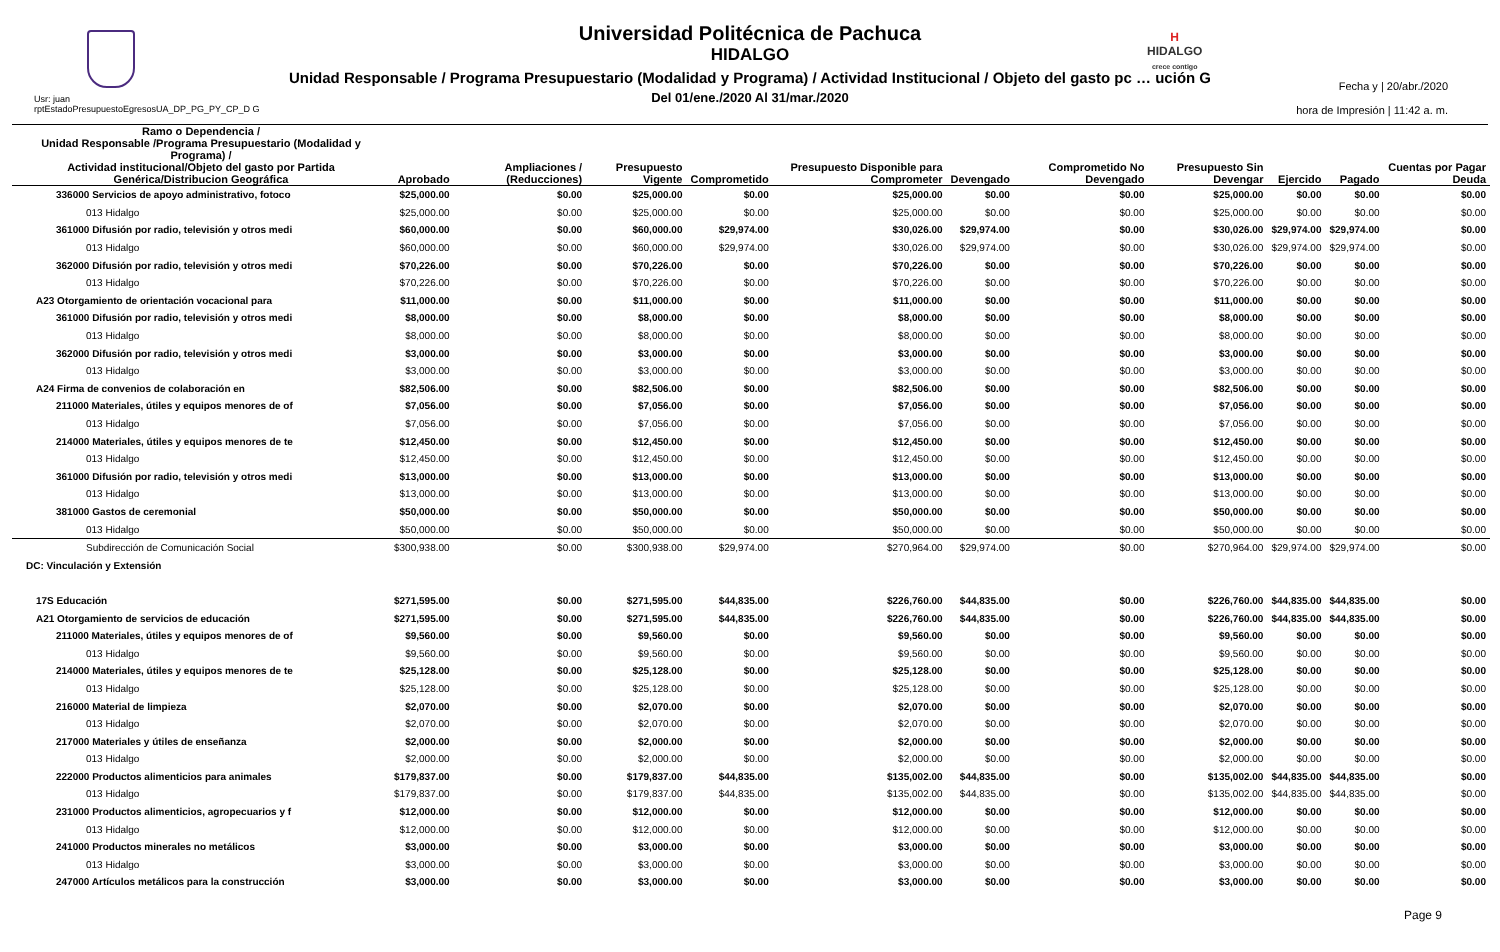Universidad Politécnica de Pachuca
HIDALGO
Unidad Responsable / Programa Presupuestario (Modalidad y Programa) / Actividad Institucional / Objeto del gasto pc … ución G
Del 01/ene./2020 Al 31/mar./2020
H
HIDALGO
crece contigo
Usr: juan
rptEstadoPresupuestoEgresosUA_DP_PG_PY_CP_D G
Fecha y | 20/abr./2020
hora de Impresión | 11:42 a. m.
| Ramo o Dependencia / Unidad Responsable /Programa Presupuestario (Modalidad y Programa) / Actividad institucional/Objeto del gasto por Partida Genérica/Distribucion Geográfica | Aprobado | Ampliaciones / (Reducciones) | Presupuesto Vigente | Comprometido | Presupuesto Disponible para Comprometer | Devengado | Comprometido No Devengado | Presupuesto Sin Devengar | Ejercido | Pagado | Cuentas por Pagar Deuda |
| --- | --- | --- | --- | --- | --- | --- | --- | --- | --- | --- | --- |
| 336000 Servicios de apoyo administrativo, fotoco | $25,000.00 | $0.00 | $25,000.00 | $0.00 | $25,000.00 | $0.00 | $0.00 | $25,000.00 | $0.00 | $0.00 | $0.00 |
| 013 Hidalgo | $25,000.00 | $0.00 | $25,000.00 | $0.00 | $25,000.00 | $0.00 | $0.00 | $25,000.00 | $0.00 | $0.00 | $0.00 |
| 361000 Difusión por radio, televisión y otros medi | $60,000.00 | $0.00 | $60,000.00 | $29,974.00 | $30,026.00 | $29,974.00 | $0.00 | $30,026.00 | $29,974.00 | $29,974.00 | $0.00 |
| 013 Hidalgo | $60,000.00 | $0.00 | $60,000.00 | $29,974.00 | $30,026.00 | $29,974.00 | $0.00 | $30,026.00 | $29,974.00 | $29,974.00 | $0.00 |
| 362000 Difusión por radio, televisión y otros medi | $70,226.00 | $0.00 | $70,226.00 | $0.00 | $70,226.00 | $0.00 | $0.00 | $70,226.00 | $0.00 | $0.00 | $0.00 |
| 013 Hidalgo | $70,226.00 | $0.00 | $70,226.00 | $0.00 | $70,226.00 | $0.00 | $0.00 | $70,226.00 | $0.00 | $0.00 | $0.00 |
| A23 Otorgamiento de orientación vocacional para | $11,000.00 | $0.00 | $11,000.00 | $0.00 | $11,000.00 | $0.00 | $0.00 | $11,000.00 | $0.00 | $0.00 | $0.00 |
| 361000 Difusión por radio, televisión y otros medi | $8,000.00 | $0.00 | $8,000.00 | $0.00 | $8,000.00 | $0.00 | $0.00 | $8,000.00 | $0.00 | $0.00 | $0.00 |
| 013 Hidalgo | $8,000.00 | $0.00 | $8,000.00 | $0.00 | $8,000.00 | $0.00 | $0.00 | $8,000.00 | $0.00 | $0.00 | $0.00 |
| 362000 Difusión por radio, televisión y otros medi | $3,000.00 | $0.00 | $3,000.00 | $0.00 | $3,000.00 | $0.00 | $0.00 | $3,000.00 | $0.00 | $0.00 | $0.00 |
| 013 Hidalgo | $3,000.00 | $0.00 | $3,000.00 | $0.00 | $3,000.00 | $0.00 | $0.00 | $3,000.00 | $0.00 | $0.00 | $0.00 |
| A24 Firma de convenios de colaboración en | $82,506.00 | $0.00 | $82,506.00 | $0.00 | $82,506.00 | $0.00 | $0.00 | $82,506.00 | $0.00 | $0.00 | $0.00 |
| 211000 Materiales, útiles y equipos menores de of | $7,056.00 | $0.00 | $7,056.00 | $0.00 | $7,056.00 | $0.00 | $0.00 | $7,056.00 | $0.00 | $0.00 | $0.00 |
| 013 Hidalgo | $7,056.00 | $0.00 | $7,056.00 | $0.00 | $7,056.00 | $0.00 | $0.00 | $7,056.00 | $0.00 | $0.00 | $0.00 |
| 214000 Materiales, útiles y equipos menores de te | $12,450.00 | $0.00 | $12,450.00 | $0.00 | $12,450.00 | $0.00 | $0.00 | $12,450.00 | $0.00 | $0.00 | $0.00 |
| 013 Hidalgo | $12,450.00 | $0.00 | $12,450.00 | $0.00 | $12,450.00 | $0.00 | $0.00 | $12,450.00 | $0.00 | $0.00 | $0.00 |
| 361000 Difusión por radio, televisión y otros medi | $13,000.00 | $0.00 | $13,000.00 | $0.00 | $13,000.00 | $0.00 | $0.00 | $13,000.00 | $0.00 | $0.00 | $0.00 |
| 013 Hidalgo | $13,000.00 | $0.00 | $13,000.00 | $0.00 | $13,000.00 | $0.00 | $0.00 | $13,000.00 | $0.00 | $0.00 | $0.00 |
| 381000 Gastos de ceremonial | $50,000.00 | $0.00 | $50,000.00 | $0.00 | $50,000.00 | $0.00 | $0.00 | $50,000.00 | $0.00 | $0.00 | $0.00 |
| 013 Hidalgo | $50,000.00 | $0.00 | $50,000.00 | $0.00 | $50,000.00 | $0.00 | $0.00 | $50,000.00 | $0.00 | $0.00 | $0.00 |
| Subdirección de Comunicación Social | $300,938.00 | $0.00 | $300,938.00 | $29,974.00 | $270,964.00 | $29,974.00 | $0.00 | $270,964.00 | $29,974.00 | $29,974.00 | $0.00 |
| DC: Vinculación y Extensión | | | | | | | | | | | |
| 17S Educación | $271,595.00 | $0.00 | $271,595.00 | $44,835.00 | $226,760.00 | $44,835.00 | $0.00 | $226,760.00 | $44,835.00 | $44,835.00 | $0.00 |
| A21 Otorgamiento de servicios de educación | $271,595.00 | $0.00 | $271,595.00 | $44,835.00 | $226,760.00 | $44,835.00 | $0.00 | $226,760.00 | $44,835.00 | $44,835.00 | $0.00 |
| 211000 Materiales, útiles y equipos menores de of | $9,560.00 | $0.00 | $9,560.00 | $0.00 | $9,560.00 | $0.00 | $0.00 | $9,560.00 | $0.00 | $0.00 | $0.00 |
| 013 Hidalgo | $9,560.00 | $0.00 | $9,560.00 | $0.00 | $9,560.00 | $0.00 | $0.00 | $9,560.00 | $0.00 | $0.00 | $0.00 |
| 214000 Materiales, útiles y equipos menores de te | $25,128.00 | $0.00 | $25,128.00 | $0.00 | $25,128.00 | $0.00 | $0.00 | $25,128.00 | $0.00 | $0.00 | $0.00 |
| 013 Hidalgo | $25,128.00 | $0.00 | $25,128.00 | $0.00 | $25,128.00 | $0.00 | $0.00 | $25,128.00 | $0.00 | $0.00 | $0.00 |
| 216000 Material de limpieza | $2,070.00 | $0.00 | $2,070.00 | $0.00 | $2,070.00 | $0.00 | $0.00 | $2,070.00 | $0.00 | $0.00 | $0.00 |
| 013 Hidalgo | $2,070.00 | $0.00 | $2,070.00 | $0.00 | $2,070.00 | $0.00 | $0.00 | $2,070.00 | $0.00 | $0.00 | $0.00 |
| 217000 Materiales y útiles de enseñanza | $2,000.00 | $0.00 | $2,000.00 | $0.00 | $2,000.00 | $0.00 | $0.00 | $2,000.00 | $0.00 | $0.00 | $0.00 |
| 013 Hidalgo | $2,000.00 | $0.00 | $2,000.00 | $0.00 | $2,000.00 | $0.00 | $0.00 | $2,000.00 | $0.00 | $0.00 | $0.00 |
| 222000 Productos alimenticios para animales | $179,837.00 | $0.00 | $179,837.00 | $44,835.00 | $135,002.00 | $44,835.00 | $0.00 | $135,002.00 | $44,835.00 | $44,835.00 | $0.00 |
| 013 Hidalgo | $179,837.00 | $0.00 | $179,837.00 | $44,835.00 | $135,002.00 | $44,835.00 | $0.00 | $135,002.00 | $44,835.00 | $44,835.00 | $0.00 |
| 231000 Productos alimenticios, agropecuarios y f | $12,000.00 | $0.00 | $12,000.00 | $0.00 | $12,000.00 | $0.00 | $0.00 | $12,000.00 | $0.00 | $0.00 | $0.00 |
| 013 Hidalgo | $12,000.00 | $0.00 | $12,000.00 | $0.00 | $12,000.00 | $0.00 | $0.00 | $12,000.00 | $0.00 | $0.00 | $0.00 |
| 241000 Productos minerales no metálicos | $3,000.00 | $0.00 | $3,000.00 | $0.00 | $3,000.00 | $0.00 | $0.00 | $3,000.00 | $0.00 | $0.00 | $0.00 |
| 013 Hidalgo | $3,000.00 | $0.00 | $3,000.00 | $0.00 | $3,000.00 | $0.00 | $0.00 | $3,000.00 | $0.00 | $0.00 | $0.00 |
| 247000 Artículos metálicos para la construcción | $3,000.00 | $0.00 | $3,000.00 | $0.00 | $3,000.00 | $0.00 | $0.00 | $3,000.00 | $0.00 | $0.00 | $0.00 |
Page 9